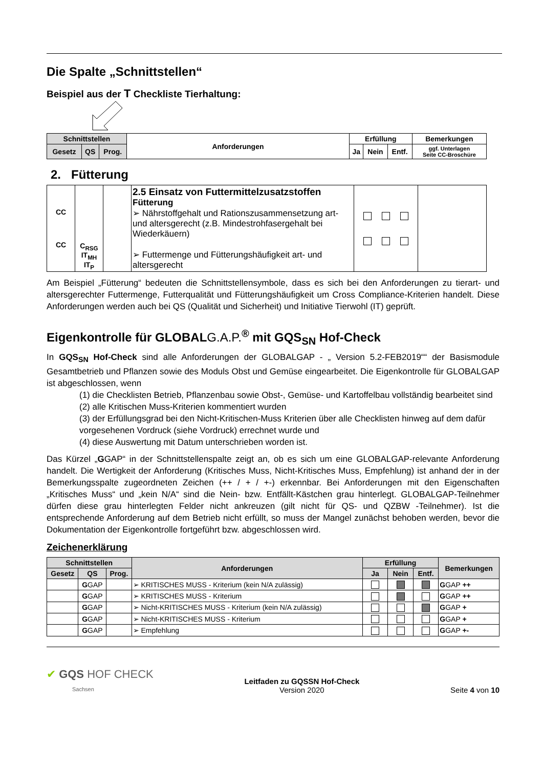Die Spalte „Schnittstellen“
Beispiel aus der T Checkliste Tierhaltung:
| Schnittstellen | | | Anforderungen | Erfüllung | | | Bemerkungen |
| --- | --- | --- | --- | --- | --- | --- | --- |
| Gesetz | QS | Prog. | | Ja | Nein | Entf. | ggf. Unterlagen Seite CC-Broschüre |
2. Fütterung
| CC CC | C<sub>RSG</sub> IT<sub>MH</sub> IT<sub>P</sub> | | 2.5 Einsatz von Futtermittelzusatzstoffen Fütterung ➢ Nährstoffgehalt und Rationszusammensetzung art- und altersgerecht (z.B. Mindestrohfasergehalt bei Wiederkäuern) ➢ Futtermenge und Fütterungshäufigkeit art- und altersgerecht | | |
Am Beispiel „Fütterung“ bedeuten die Schnittstellensymbole, dass es sich bei den Anforderungen zu tierart- und altersgerechter Futtermenge, Futterqualität und Fütterungshäufigkeit um Cross Compliance-Kriterien handelt. Diese Anforderungen werden auch bei QS (Qualität und Sicherheit) und Initiative Tierwohl (IT) geprüft.
Eigenkontrolle für GLOBALG.A.P.<sup>®</sup> mit GQS<sub>SN</sub> Hof-Check
In GQS<sub>SN</sub> Hof-Check sind alle Anforderungen der GLOBALGAP - „ Version 5.2-FEB2019““ der Basismodule Gesamtbetrieb und Pflanzen sowie des Moduls Obst und Gemüse eingearbeitet. Die Eigenkontrolle für GLOBALGAP ist abgeschlossen, wenn
(1) die Checklisten Betrieb, Pflanzenbau sowie Obst-, Gemüse- und Kartoffelbau vollständig bearbeitet sind
(2) alle Kritischen Muss-Kriterien kommentiert wurden
(3) der Erfüllungsgrad bei den Nicht-Kritischen-Muss Kriterien über alle Checklisten hinweg auf dem dafür vorgesehenen Vordruck (siehe Vordruck) errechnet wurde und
(4) diese Auswertung mit Datum unterschrieben worden ist.
Das Kürzel „GGAP“ in der Schnittstellenspalte zeigt an, ob es sich um eine GLOBALGAP-relevante Anforderung handelt. Die Wertigkeit der Anforderung (Kritisches Muss, Nicht-Kritisches Muss, Empfehlung) ist anhand der in der Bemerkungsspalte zugeordneten Zeichen (++ / + / +-) erkennbar. Bei Anforderungen mit den Eigenschaften „Kritisches Muss“ und „kein N/A“ sind die Nein- bzw. Entfällt-Kästchen grau hinterlegt. GLOBALGAP-Teilnehmer dürfen diese grau hinterlegten Felder nicht ankreuzen (gilt nicht für QS- und QZBW -Teilnehmer). Ist die entsprechende Anforderung auf dem Betrieb nicht erfüllt, so muss der Mangel zunächst behoben werden, bevor die Dokumentation der Eigenkontrolle fortgeführt bzw. abgeschlossen wird.
Zeichenerklärung
| Schnittstellen | | | Anforderungen | Erfüllung | | | Bemerkungen |
| --- | --- | --- | --- | --- | --- | --- | --- |
| Gesetz | QS | Prog. | | Ja | Nein | Entf. | |
| | G GAP | | ➢ KRITISCHES MUSS - Kriterium (kein N/A zulässig) | | | | G GAP ++ |
| | G GAP | | ➢ KRITISCHES MUSS - Kriterium | | | | G GAP ++ |
| | G GAP | | ➢ Nicht-KRITISCHES MUSS - Kriterium (kein N/A zulässig) | | | | G GAP + |
| | G GAP | | ➢ Nicht-KRITISCHES MUSS - Kriterium | | | | G GAP + |
| | G GAP | | ➢ Empfehlung | | | | G GAP +- |
✔ GQS HOF CHECK
Sachsen
Leitfaden zu GQSSN Hof-Check
Version 2020
Seite 4 von 10